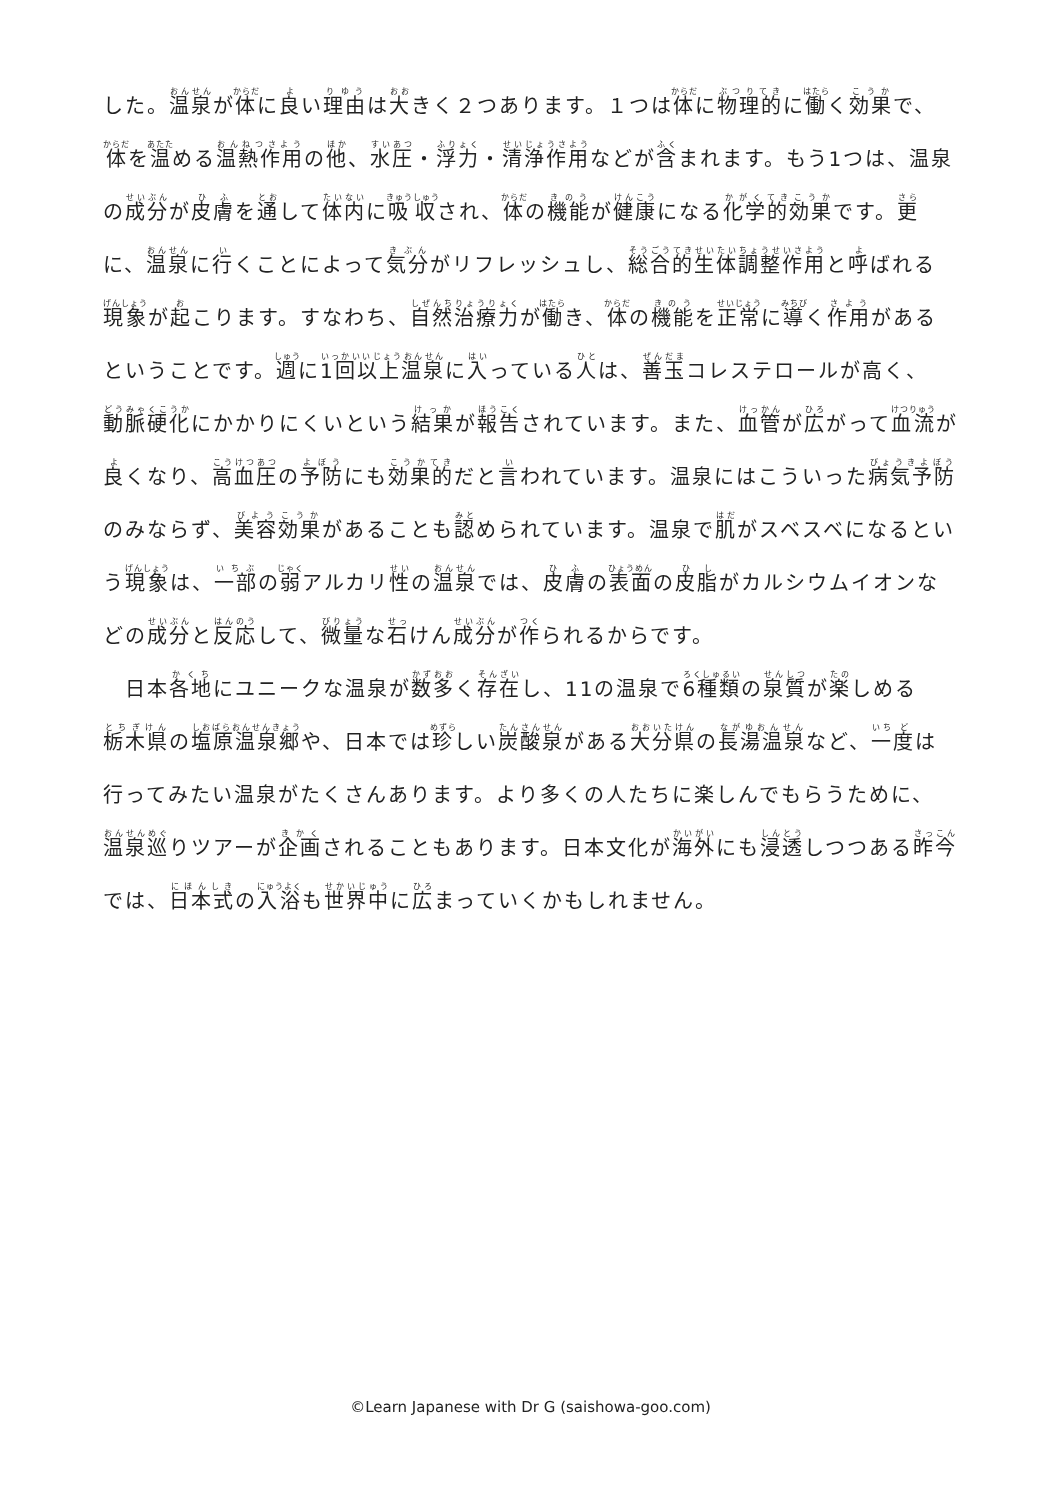した。温泉が体に良い理由は大きく２つあります。１つは体に物理的に働く効果で、体を温める温熱作用の他、水圧・浮力・清浄作用などが含まれます。もう1つは、温泉の成分が皮膚を通して体内に吸収され、体の機能が健康になる化学的効果です。更に、温泉に行くことによって気分がリフレッシュし、総合的生体調整作用と呼ばれる現象が起こります。すなわち、自然治療力が働き、体の機能を正常に導く作用があるということです。週に1回以上温泉に入っている人は、善玉コレステロールが高く、動脈硬化にかかりにくいという結果が報告されています。また、血管が広がって血流が良くなり、高血圧の予防にも効果的だと言われています。温泉にはこういった病気予防のみならず、美容効果があることも認められています。温泉で肌がスベスベになるという現象は、一部の弱アルカリ性の温泉では、皮膚の表面の皮脂がカルシウムイオンなどの成分と反応して、微量な石けん成分が作られるからです。
日本各地にユニークな温泉が数多く存在し、11の温泉で6種類の泉質が楽しめる栃木県の塩原温泉郷や、日本では珍しい炭酸泉がある大分県の長湯温泉など、一度は行ってみたい温泉がたくさんあります。より多くの人たちに楽しんでもらうために、温泉巡りツアーが企画されることもあります。日本文化が海外にも浸透しつつある昨今では、日本式の入浴も世界中に広まっていくかもしれません。
©Learn Japanese with Dr G (saishowa-goo.com)